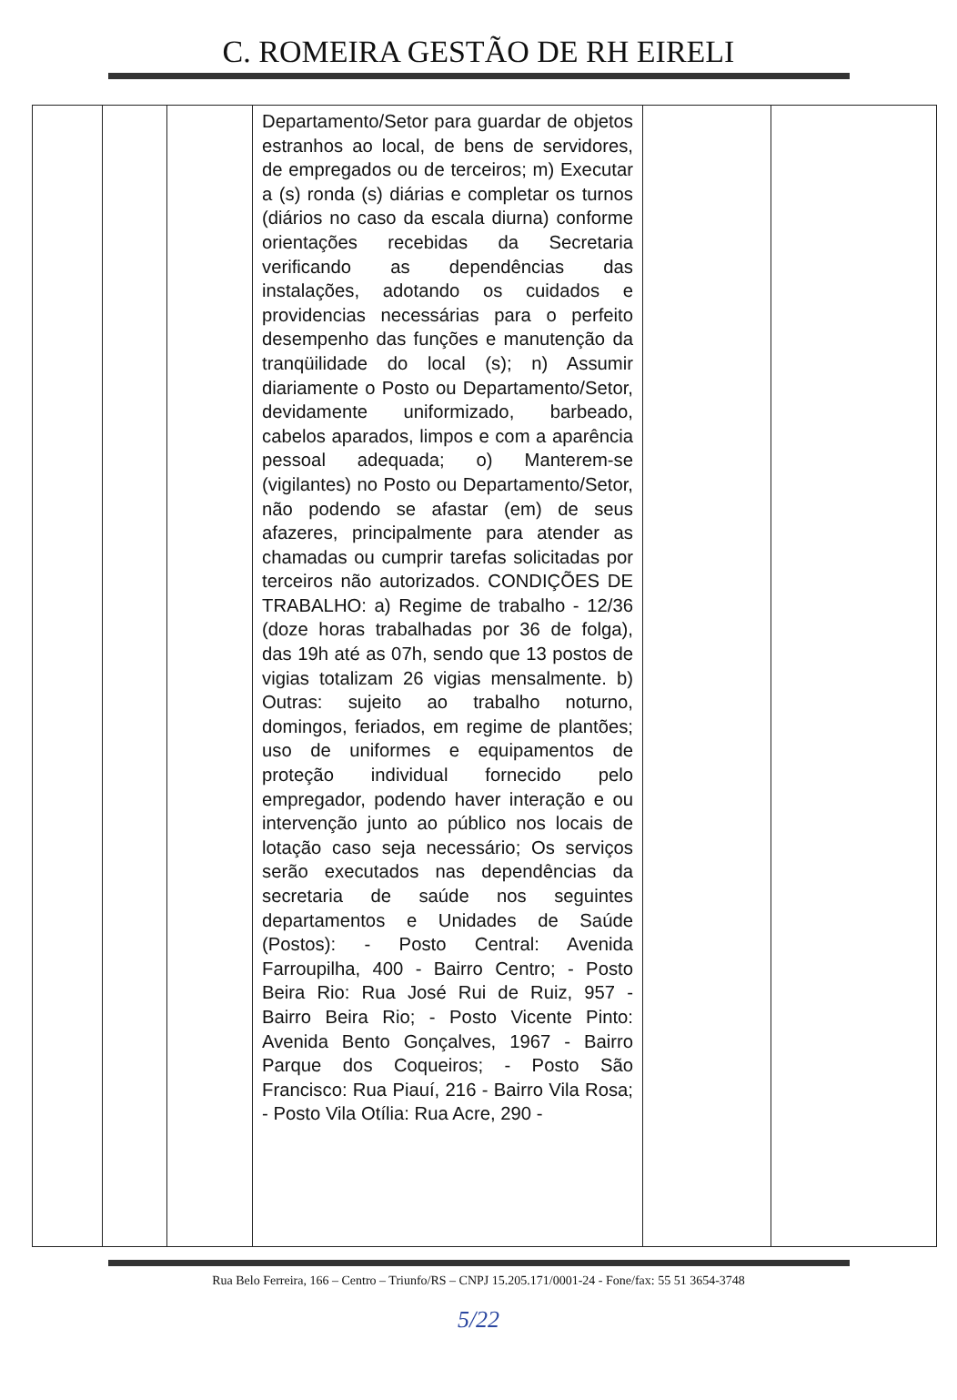C. ROMEIRA GESTÃO DE RH EIRELI
| | | | Departamento/Setor para guardar de objetos estranhos ao local, de bens de servidores, de empregados ou de terceiros; m) Executar a (s) ronda (s) diárias e completar os turnos (diários no caso da escala diurna) conforme orientações recebidas da Secretaria verificando as dependências das instalações, adotando os cuidados e providencias necessárias para o perfeito desempenho das funções e manutenção da tranqüilidade do local (s); n) Assumir diariamente o Posto ou Departamento/Setor, devidamente uniformizado, barbeado, cabelos aparados, limpos e com a aparência pessoal adequada; o) Manterem-se (vigilantes) no Posto ou Departamento/Setor, não podendo se afastar (em) de seus afazeres, principalmente para atender as chamadas ou cumprir tarefas solicitadas por terceiros não autorizados. CONDIÇÕES DE TRABALHO: a) Regime de trabalho - 12/36 (doze horas trabalhadas por 36 de folga), das 19h até as 07h, sendo que 13 postos de vigias totalizam 26 vigias mensalmente. b) Outras: sujeito ao trabalho noturno, domingos, feriados, em regime de plantões; uso de uniformes e equipamentos de proteção individual fornecido pelo empregador, podendo haver interação e ou intervenção junto ao público nos locais de lotação caso seja necessário; Os serviços serão executados nas dependências da secretaria de saúde nos seguintes departamentos e Unidades de Saúde (Postos): - Posto Central: Avenida Farroupilha, 400 - Bairro Centro; - Posto Beira Rio: Rua José Rui de Ruiz, 957 - Bairro Beira Rio; - Posto Vicente Pinto: Avenida Bento Gonçalves, 1967 - Bairro Parque dos Coqueiros; - Posto São Francisco: Rua Piauí, 216 - Bairro Vila Rosa; - Posto Vila Otília: Rua Acre, 290 - | | |
Rua Belo Ferreira, 166 – Centro – Triunfo/RS – CNPJ 15.205.171/0001-24 - Fone/fax: 55 51 3654-3748
5/22